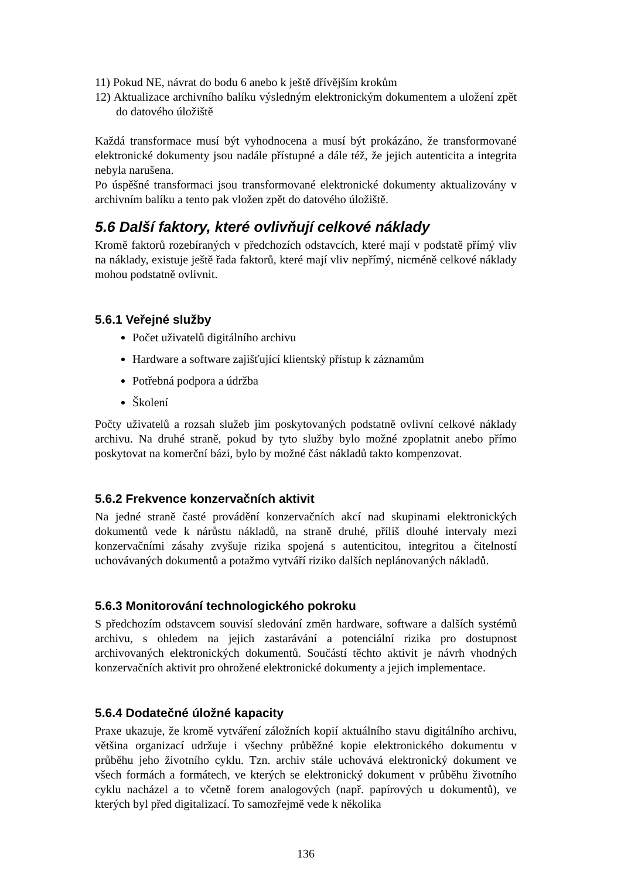11) Pokud NE, návrat do bodu 6 anebo k ještě dřívějším krokům
12) Aktualizace archivního balíku výsledným elektronickým dokumentem a uložení zpět do datového úložiště
Každá transformace musí být vyhodnocena a musí být prokázáno, že transformované elektronické dokumenty jsou nadále přístupné a dále též, že jejich autenticita a integrita nebyla narušena.
Po úspěšné transformaci jsou transformované elektronické dokumenty aktualizovány v archivním balíku a tento pak vložen zpět do datového úložiště.
5.6 Další faktory, které ovlivňují celkové náklady
Kromě faktorů rozebíraných v předchozích odstavcích, které mají v podstatě přímý vliv na náklady, existuje ještě řada faktorů, které mají vliv nepřímý, nicméně celkové náklady mohou podstatně ovlivnit.
5.6.1 Veřejné služby
Počet uživatelů digitálního archivu
Hardware a software zajišťující klientský přístup k záznamům
Potřebná podpora a údržba
Školení
Počty uživatelů a rozsah služeb jim poskytovaných podstatně ovlivní celkové náklady archivu. Na druhé straně, pokud by tyto služby bylo možné zpoplatnit anebo přímo poskytovat na komerční bázi, bylo by možné část nákladů takto kompenzovat.
5.6.2 Frekvence konzervačních aktivit
Na jedné straně časté provádění konzervačních akcí nad skupinami elektronických dokumentů vede k nárůstu nákladů, na straně druhé, příliš dlouhé intervaly mezi konzervačními zásahy zvyšuje rizika spojená s autenticitou, integritou a čitelností uchovávaných dokumentů a potažmo vytváří riziko dalších neplánovaných nákladů.
5.6.3 Monitorování technologického pokroku
S předchozím odstavcem souvisí sledování změn hardware, software a dalších systémů archivu, s ohledem na jejich zastarávání a potenciální rizika pro dostupnost archivovaných elektronických dokumentů. Součástí těchto aktivit je návrh vhodných konzervačních aktivit pro ohrožené elektronické dokumenty a jejich implementace.
5.6.4 Dodatečné úložné kapacity
Praxe ukazuje, že kromě vytváření záložních kopií aktuálního stavu digitálního archivu, většina organizací udržuje i všechny průběžné kopie elektronického dokumentu v průběhu jeho životního cyklu. Tzn. archiv stále uchovává elektronický dokument ve všech formách a formátech, ve kterých se elektronický dokument v průběhu životního cyklu nacházel a to včetně forem analogových (např. papírových u dokumentů), ve kterých byl před digitalizací. To samozřejmě vede k několika
136